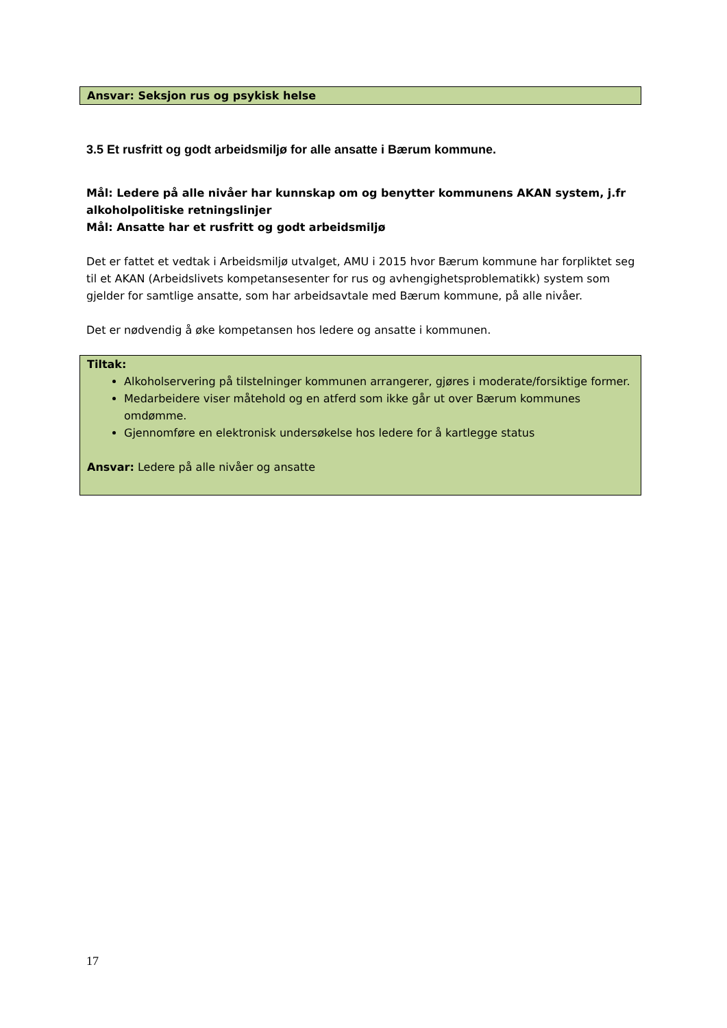Ansvar: Seksjon rus og psykisk helse
3.5 Et rusfritt og godt arbeidsmiljø for alle ansatte i Bærum kommune.
Mål: Ledere på alle nivåer har kunnskap om og benytter kommunens AKAN system, j.fr alkoholpolitiske retningslinjer
Mål: Ansatte har et rusfritt og godt arbeidsmiljø
Det er fattet et vedtak i Arbeidsmiljø utvalget, AMU i 2015 hvor Bærum kommune har forpliktet seg til et AKAN (Arbeidslivets kompetansesenter for rus og avhengighetsproblematikk) system som gjelder for samtlige ansatte, som har arbeidsavtale med Bærum kommune, på alle nivåer.
Det er nødvendig å øke kompetansen hos ledere og ansatte i kommunen.
Tiltak:
Alkoholservering på tilstelninger kommunen arrangerer, gjøres i moderate/forsiktige former.
Medarbeidere viser måtehold og en atferd som ikke går ut over Bærum kommunes omdømme.
Gjennomføre en elektronisk undersøkelse hos ledere for å kartlegge status
Ansvar: Ledere på alle nivåer og ansatte
17